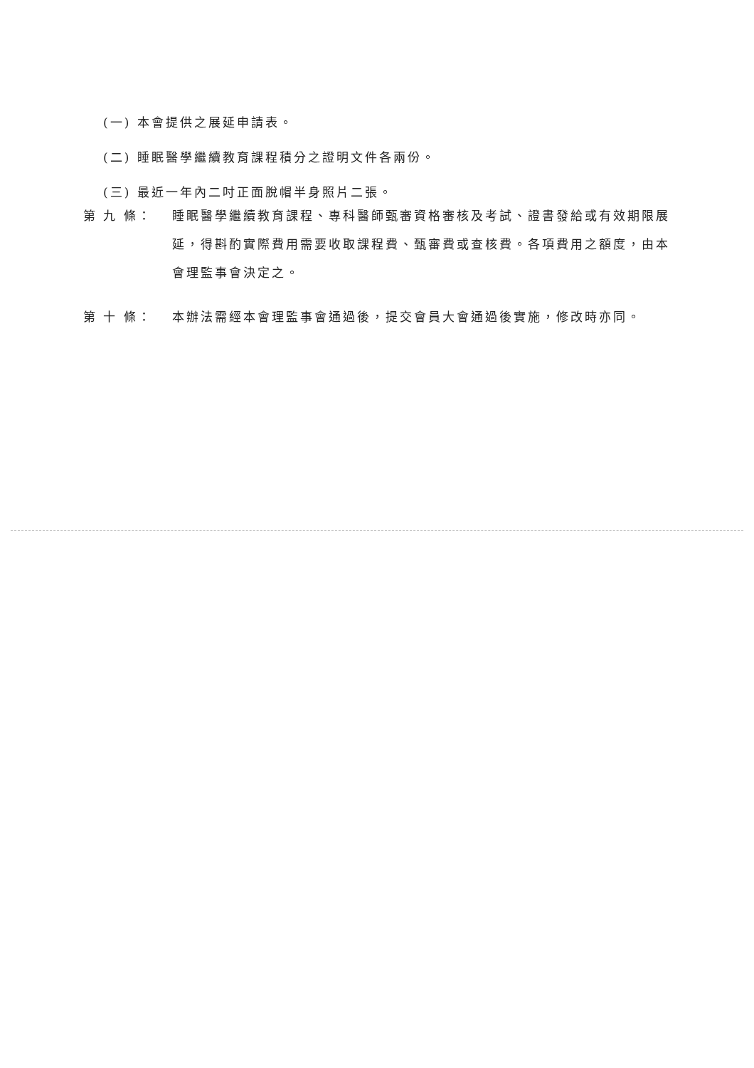(一) 本會提供之展延申請表。
(二) 睡眠醫學繼續教育課程積分之證明文件各兩份。
(三) 最近一年內二吋正面脫帽半身照片二張。
第 九 條： 睡眠醫學繼續教育課程、專科醫師甄審資格審核及考試、證書發給或有效期限展延，得斟酌實際費用需要收取課程費、甄審費或查核費。各項費用之額度，由本會理監事會決定之。
第 十 條： 本辦法需經本會理監事會通過後，提交會員大會通過後實施，修改時亦同。